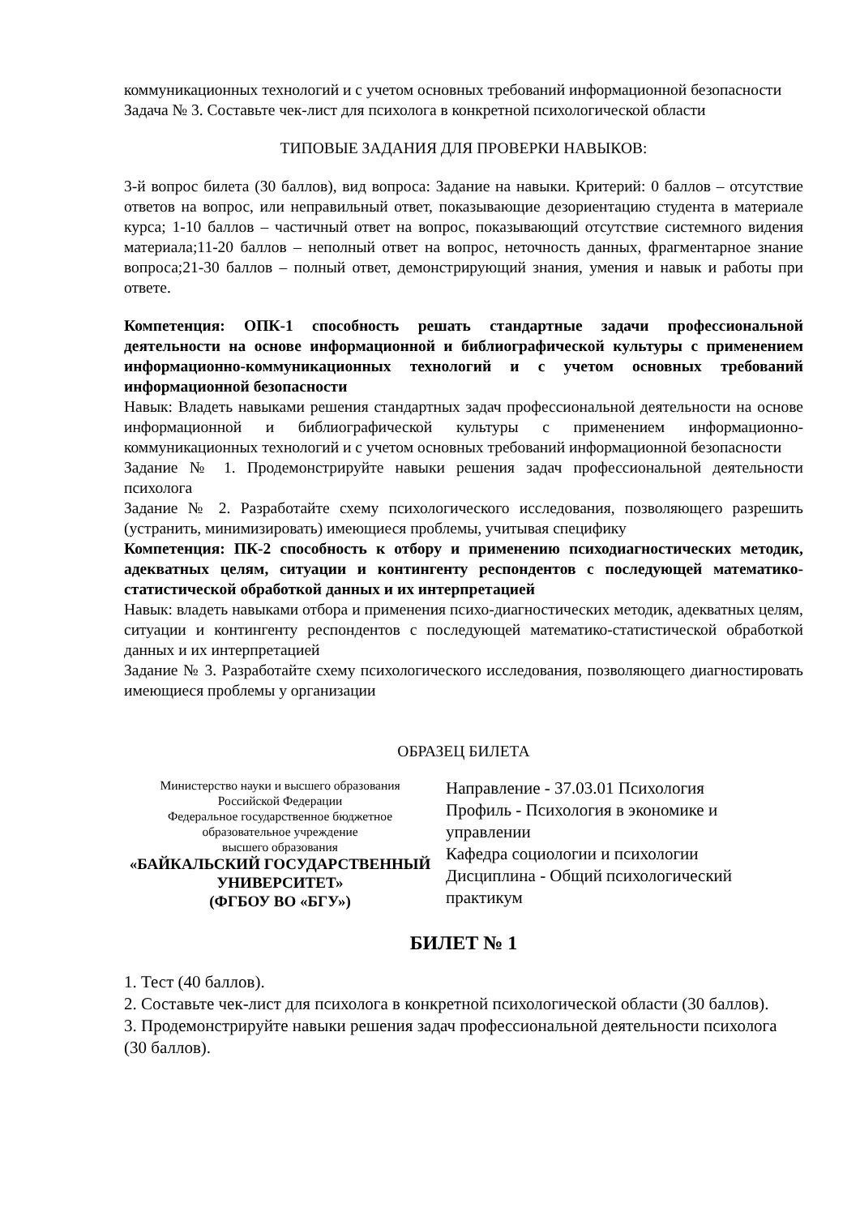коммуникационных технологий и с учетом основных требований информационной безопасности
Задача № 3. Составьте чек-лист для психолога в конкретной психологической области
ТИПОВЫЕ ЗАДАНИЯ ДЛЯ ПРОВЕРКИ НАВЫКОВ:
3-й вопрос билета (30 баллов), вид вопроса: Задание на навыки. Критерий: 0 баллов – отсутствие ответов на вопрос, или неправильный ответ, показывающие дезориентацию студента в материале курса; 1-10 баллов – частичный ответ на вопрос, показывающий отсутствие системного видения материала;11-20 баллов – неполный ответ на вопрос, неточность данных, фрагментарное знание вопроса;21-30 баллов – полный ответ, демонстрирующий знания, умения и навык и работы при ответе.
Компетенция: ОПК-1 способность решать стандартные задачи профессиональной деятельности на основе информационной и библиографической культуры с применением информационно-коммуникационных технологий и с учетом основных требований информационной безопасности
Навык: Владеть навыками решения стандартных задач профессиональной деятельности на основе информационной и библиографической культуры с применением информационно-коммуникационных технологий и с учетом основных требований информационной безопасности
Задание № 1. Продемонстрируйте навыки решения задач профессиональной деятельности психолога
Задание № 2. Разработайте схему психологического исследования, позволяющего разрешить (устранить, минимизировать) имеющиеся проблемы, учитывая специфику
Компетенция: ПК-2 способность к отбору и применению психодиагностических методик, адекватных целям, ситуации и контингенту респондентов с последующей математико-статистической обработкой данных и их интерпретацией
Навык: владеть навыками отбора и применения психо-диагностических методик, адекватных целям, ситуации и контингенту респондентов с последующей математико-статистической обработкой данных и их интерпретацией
Задание № 3. Разработайте схему психологического исследования, позволяющего диагностировать имеющиеся проблемы у организации
ОБРАЗЕЦ БИЛЕТА
Министерство науки и высшего образования
Российской Федерации
Федеральное государственное бюджетное
образовательное учреждение
высшего образования
«БАЙКАЛЬСКИЙ ГОСУДАРСТВЕННЫЙ
УНИВЕРСИТЕТ»
(ФГБОУ ВО «БГУ»)
Направление - 37.03.01 Психология
Профиль - Психология в экономике и управлении
Кафедра социологии и психологии
Дисциплина - Общий психологический практикум
БИЛЕТ № 1
1. Тест (40 баллов).
2. Составьте чек-лист для психолога в конкретной психологической области (30 баллов).
3. Продемонстрируйте навыки решения задач профессиональной деятельности психолога (30 баллов).